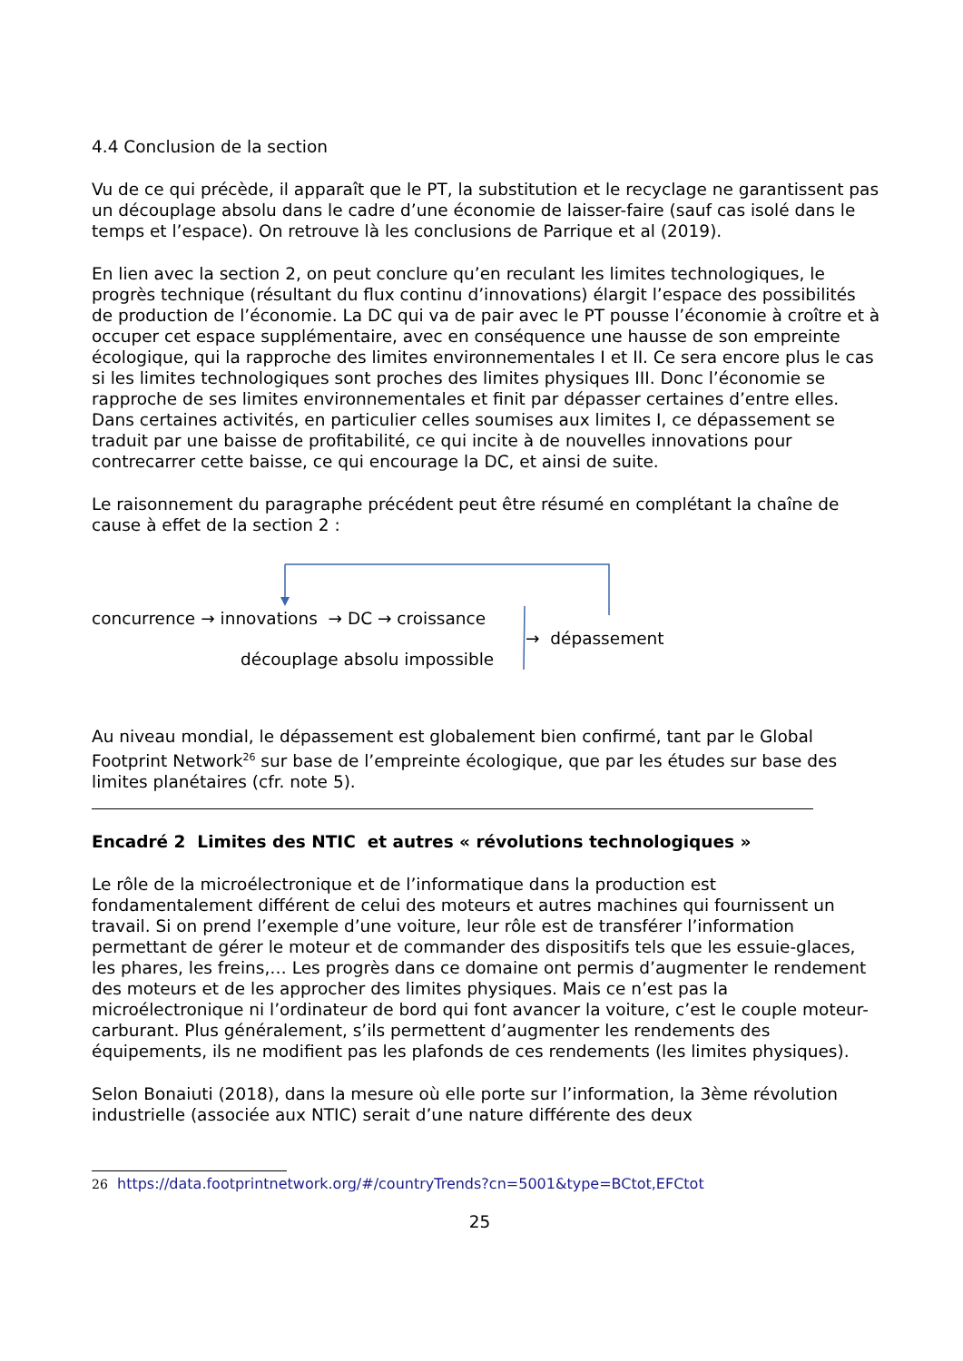4.4 Conclusion de la section
Vu de ce qui précède, il apparaît que le PT, la substitution et le recyclage ne garantissent pas un découplage absolu dans le cadre d’une économie de laisser-faire (sauf cas isolé dans le temps et l’espace). On retrouve là les conclusions de Parrique et al (2019).
En lien avec la section 2, on peut conclure qu’en reculant les limites technologiques, le progrès technique (résultant du flux continu d’innovations) élargit l’espace des possibilités de production de l’économie. La DC qui va de pair avec le PT pousse l’économie à croître et à occuper cet espace supplémentaire, avec en conséquence une hausse de son empreinte écologique, qui la rapproche des limites environnementales I et II. Ce sera encore plus le cas si les limites technologiques sont proches des limites physiques III. Donc l’économie se rapproche de ses limites environnementales et finit par dépasser certaines d’entre elles. Dans certaines activités, en particulier celles soumises aux limites I, ce dépassement se traduit par une baisse de profitabilité, ce qui incite à de nouvelles innovations pour contrecarrer cette baisse, ce qui encourage la DC, et ainsi de suite.
Le raisonnement du paragraphe précédent peut être résumé en complétant la chaîne de cause à effet de la section 2 :
concurrence → innovations → DC → croissance
découplage absolu impossible
→ dépassement
Au niveau mondial, le dépassement est globalement bien confirmé, tant par le Global Footprint Network<sup>26</sup> sur base de l’empreinte écologique, que par les études sur base des limites planétaires (cfr. note 5).
Encadré 2 Limites des NTIC et autres « révolutions technologiques »
Le rôle de la microélectronique et de l’informatique dans la production est fondamentalement différent de celui des moteurs et autres machines qui fournissent un travail. Si on prend l’exemple d’une voiture, leur rôle est de transférer l’information permettant de gérer le moteur et de commander des dispositifs tels que les essuie-glaces, les phares, les freins,… Les progrès dans ce domaine ont permis d’augmenter le rendement des moteurs et de les approcher des limites physiques. Mais ce n’est pas la microélectronique ni l’ordinateur de bord qui font avancer la voiture, c’est le couple moteur-carburant. Plus généralement, s’ils permettent d’augmenter les rendements des équipements, ils ne modifient pas les plafonds de ces rendements (les limites physiques).
Selon Bonaiuti (2018), dans la mesure où elle porte sur l’information, la 3ème révolution industrielle (associée aux NTIC) serait d’une nature différente des deux
26 https://data.footprintnetwork.org/#/countryTrends?cn=5001&type=BCtot,EFCtot
25